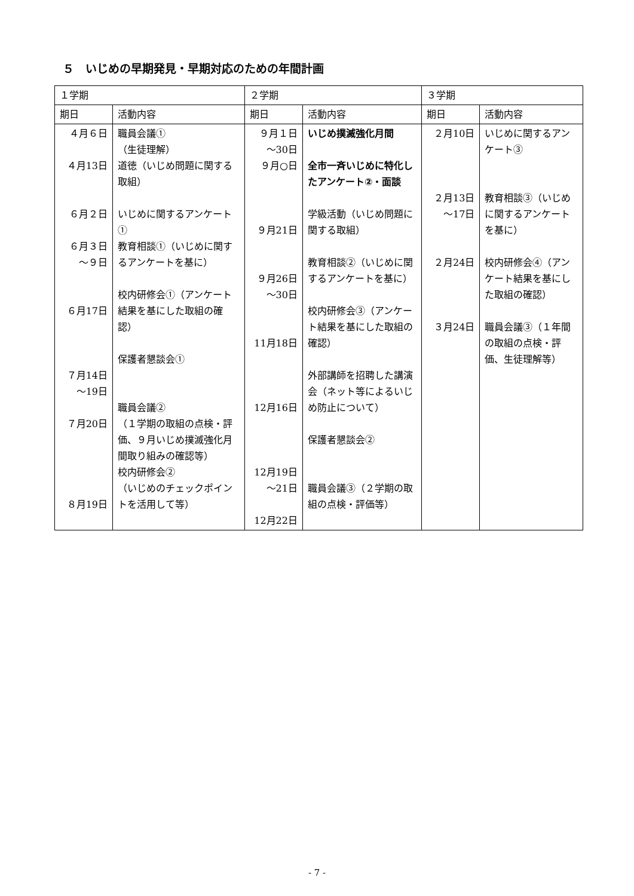５　いじめの早期発見・早期対応のための年間計画
| １学期 | | ２学期 | | ３学期 | |
| --- | --- | --- | --- | --- | --- |
| 期日 | 活動内容 | 期日 | 活動内容 | 期日 | 活動内容 |
| ４月６日 ４月13日 ６月２日 ６月３日 ～９日 ６月17日 ７月14日 ～19日 ７月20日 ８月19日 | 職員会議① （生徒理解） 道徳（いじめ問題に関する取組） いじめに関するアンケート① 教育相談①（いじめに関するアンケートを基に） 校内研修会①（アンケート結果を基にした取組の確認） 保護者懇談会① 職員会議② （１学期の取組の点検・評価、９月いじめ撲滅強化月間取り組みの確認等） 校内研修会② （いじめのチェックポイントを活用して等） | ９月１日 ～30日 ９月○日 ９月21日 ９月26日 ～30日 11月18日 12月16日 12月19日 ～21日 12月22日 | いじめ撲滅強化月間 全市一斉いじめに特化したアンケート②・面談 学級活動（いじめ問題に関する取組） 教育相談②（いじめに関するアンケートを基に） 校内研修会③（アンケート結果を基にした取組の確認） 外部講師を招聘した講演会（ネット等によるいじめ防止について） 保護者懇談会② 職員会議③（２学期の取組の点検・評価等） | ２月10日 ２月13日 ～17日 ２月24日 ３月24日 | いじめに関するアンケート③ 教育相談③（いじめに関するアンケートを基に） 校内研修会④（アンケート結果を基にした取組の確認） 職員会議③（１年間の取組の点検・評価、生徒理解等） |
- 7 -